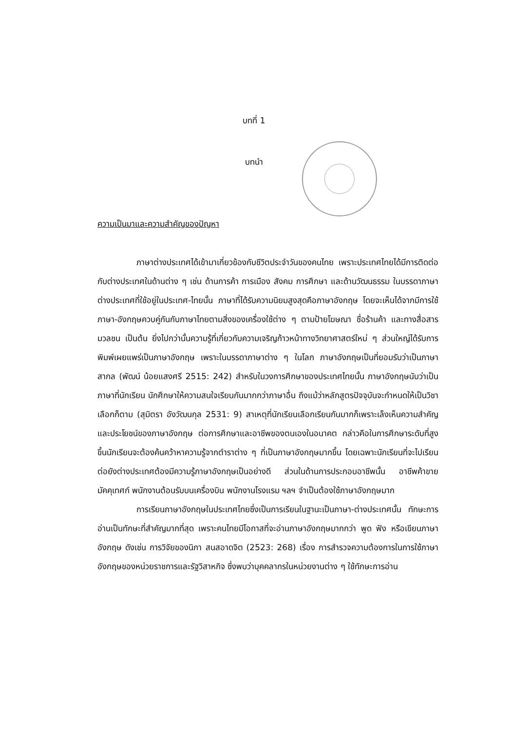บทที่ 1
บทนำ
ความเป็นมาและความสำคัญของปัญหา
ภาษาต่างประเทศได้เข้ามาเกี่ยวข้องกับชีวิตประจำวันของคนไทย เพราะประเทศไทยได้มีการติดต่อกับต่างประเทศในด้านต่าง ๆ เช่น ด้านการค้า การเมือง สังคม การศึกษา และด้านวัฒนธรรม ในบรรดาภาษาต่างประเทศที่ใช้อยู่ในประเทศ-ไทยนั้น ภาษาที่ได้รับความนิยมสูงสุดคือภาษาอังกฤษ โดยจะเห็นได้จากมีการใช้ภาษา-อังกฤษควบคู่กันกับภาษาไทยตามสิ่งของเครื่องใช้ต่าง ๆ ตามป้ายโฆษณา ชื่อร้านค้า และทางสื่อสารมวลชน เป็นต้น ยิ่งไปกว่านั้นความรู้ที่เกี่ยวกับความเจริญก้าวหน้าทางวิทยาศาสตร์ใหม่ ๆ ส่วนใหญ่ได้รับการพิมพ์เผยแพร่เป็นภาษาอังกฤษ เพราะในบรรดาภาษาต่าง ๆ ในโลก ภาษาอังกฤษเป็นที่ยอมรับว่าเป็นภาษาสากล (พัฒน์ น้อยแสงศรี 2515: 242) สำหรับในวงการศึกษาของประเทศไทยนั้น ภาษาอังกฤษนับว่าเป็นภาษาที่นักเรียน นักศึกษาให้ความสนใจเรียนกันมากกว่าภาษาอื่น ถึงแม้ว่าหลักสูตรปัจจุบันจะกำหนดให้เป็นวิชาเลือกก็ตาม (สุมิตรา อังวัฒนกุล 2531: 9) สาเหตุที่นักเรียนเลือกเรียนกันมากก็เพราะเล็งเห็นความสำคัญและประโยชน์ของภาษาอังกฤษ ต่อการศึกษาและอาชีพของตนเองในอนาคต กล่าวคือในการศึกษาระดับที่สูงขึ้นนักเรียนจะต้องค้นคว้าหาความรู้จากตำราต่าง ๆ ที่เป็นภาษาอังกฤษมากขึ้น โดยเฉพาะนักเรียนที่จะไปเรียนต่อยังต่างประเทศต้องมีความรู้ภาษาอังกฤษเป็นอย่างดี ส่วนในด้านการประกอบอาชีพนั้น อาชีพค้าขาย มัคคุเทศก์ พนักงานต้อนรับบนเครื่องบิน พนักงานโรงแรม ฯลฯ จำเป็นต้องใช้ภาษาอังกฤษมาก
การเรียนภาษาอังกฤษในประเทศไทยซึ่งเป็นการเรียนในฐานะเป็นภาษา-ต่างประเทศนั้น ทักษะการอ่านเป็นทักษะที่สำคัญมากที่สุด เพราะคนไทยมีโอกาสที่จะอ่านภาษาอังกฤษมากกว่า พูด ฟัง หรือเขียนภาษาอังกฤษ ดังเช่น การวิจัยของนิภา สนสอาดจิต (2523: 268) เรื่อง การสำรวจความต้องการในการใช้ภาษาอังกฤษของหน่วยราชการและรัฐวิสาหกิจ ซึ่งพบว่าบุคคลากรในหน่วยงานต่าง ๆ ใช้ทักษะการอ่าน